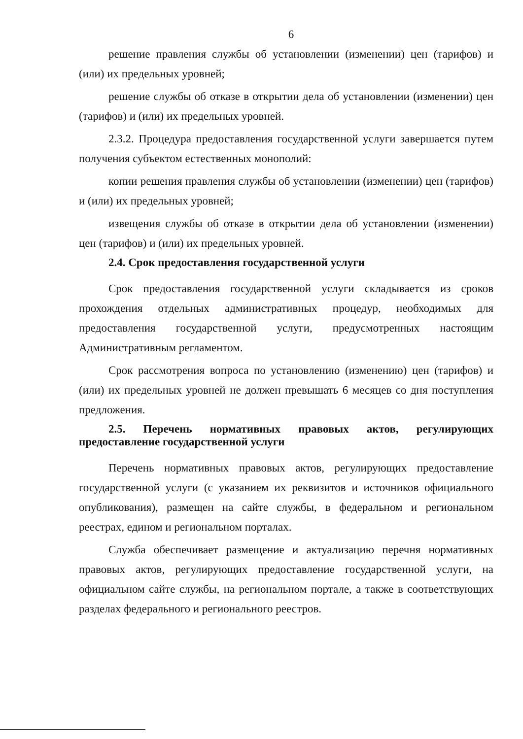6
решение правления службы об установлении (изменении) цен (тарифов) и (или) их предельных уровней;
решение службы об отказе в открытии дела об установлении (изменении) цен (тарифов) и (или) их предельных уровней.
2.3.2. Процедура предоставления государственной услуги завершается путем получения субъектом естественных монополий:
копии решения правления службы об установлении (изменении) цен (тарифов) и (или) их предельных уровней;
извещения службы об отказе в открытии дела об установлении (изменении) цен (тарифов) и (или) их предельных уровней.
2.4. Срок предоставления государственной услуги
Срок предоставления государственной услуги складывается из сроков прохождения отдельных административных процедур, необходимых для предоставления государственной услуги, предусмотренных настоящим Административным регламентом.
Срок рассмотрения вопроса по установлению (изменению) цен (тарифов) и (или) их предельных уровней не должен превышать 6 месяцев со дня поступления предложения.
2.5. Перечень нормативных правовых актов, регулирующих предоставление государственной услуги
Перечень нормативных правовых актов, регулирующих предоставление государственной услуги (с указанием их реквизитов и источников официального опубликования), размещен на сайте службы, в федеральном и региональном реестрах, едином и региональном порталах.
Служба обеспечивает размещение и актуализацию перечня нормативных правовых актов, регулирующих предоставление государственной услуги, на официальном сайте службы, на региональном портале, а также в соответствующих разделах федерального и регионального реестров.